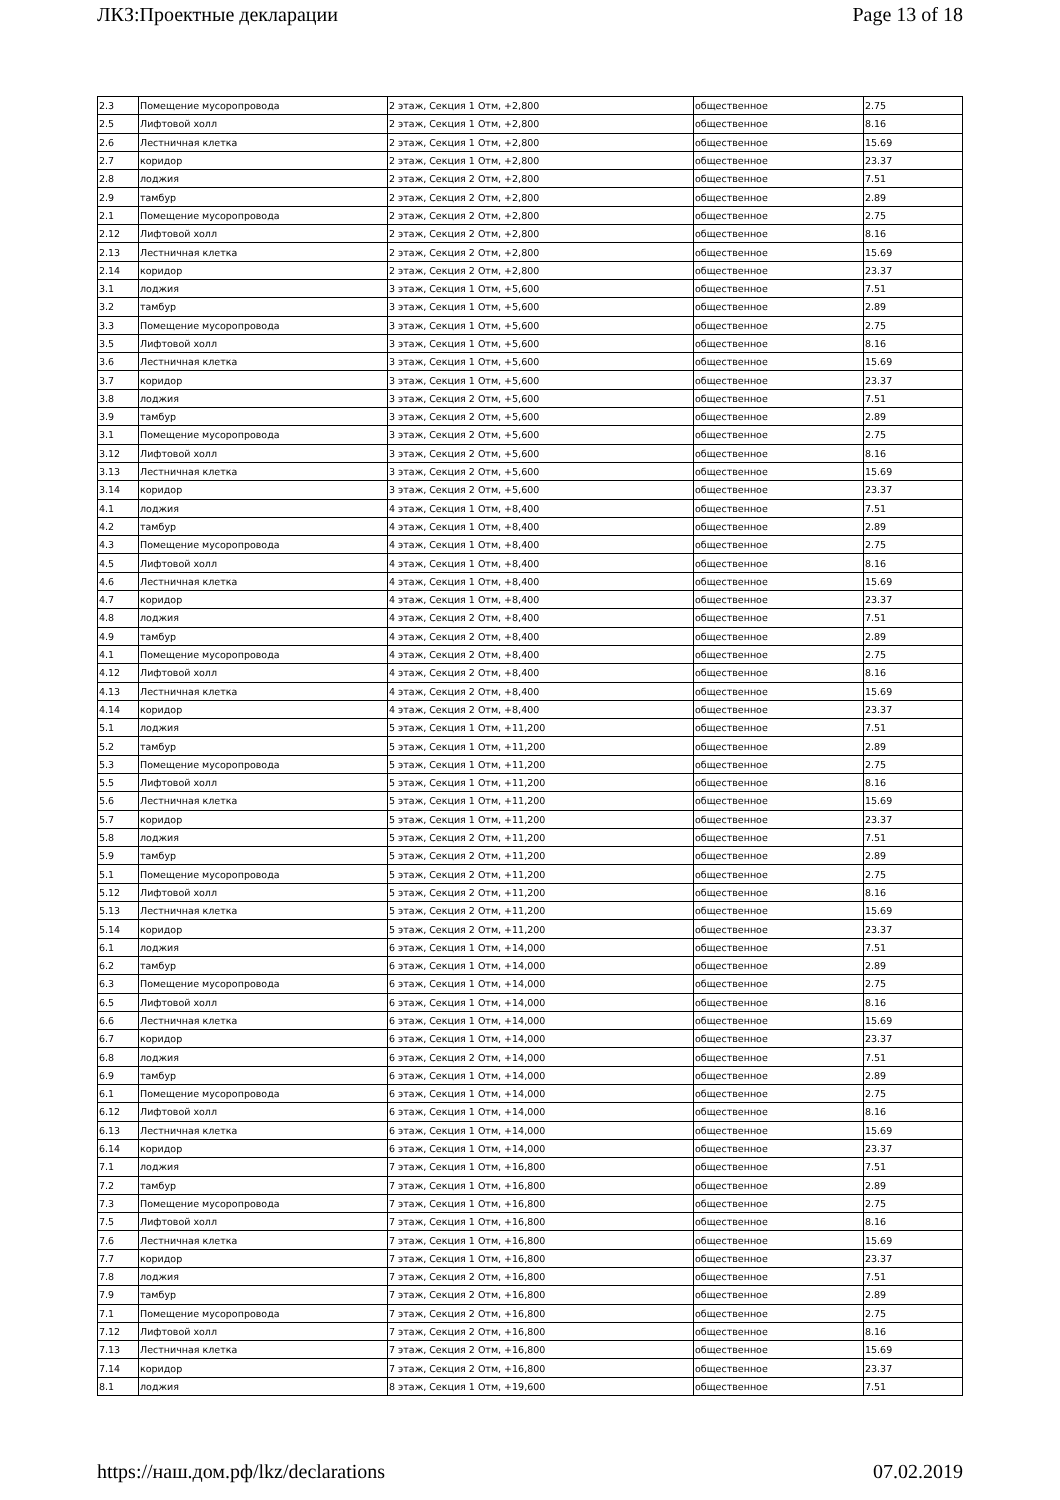ЛКЗ:Проектные декларации Page 13 of 18
| 2.3 | Помещение мусоропровода | 2 этаж, Секция 1 Отм, +2,800 | общественное | 2.75 |
| 2.5 | Лифтовой холл | 2 этаж, Секция 1 Отм, +2,800 | общественное | 8.16 |
| 2.6 | Лестничная клетка | 2 этаж, Секция 1 Отм, +2,800 | общественное | 15.69 |
| 2.7 | коридор | 2 этаж, Секция 1 Отм, +2,800 | общественное | 23.37 |
| 2.8 | лоджия | 2 этаж, Секция 2 Отм, +2,800 | общественное | 7.51 |
| 2.9 | тамбур | 2 этаж, Секция 2 Отм, +2,800 | общественное | 2.89 |
| 2.1 | Помещение мусоропровода | 2 этаж, Секция 2 Отм, +2,800 | общественное | 2.75 |
| 2.12 | Лифтовой холл | 2 этаж, Секция 2 Отм, +2,800 | общественное | 8.16 |
| 2.13 | Лестничная клетка | 2 этаж, Секция 2 Отм, +2,800 | общественное | 15.69 |
| 2.14 | коридор | 2 этаж, Секция 2 Отм, +2,800 | общественное | 23.37 |
| 3.1 | лоджия | 3 этаж, Секция 1 Отм, +5,600 | общественное | 7.51 |
| 3.2 | тамбур | 3 этаж, Секция 1 Отм, +5,600 | общественное | 2.89 |
| 3.3 | Помещение мусоропровода | 3 этаж, Секция 1 Отм, +5,600 | общественное | 2.75 |
| 3.5 | Лифтовой холл | 3 этаж, Секция 1 Отм, +5,600 | общественное | 8.16 |
| 3.6 | Лестничная клетка | 3 этаж, Секция 1 Отм, +5,600 | общественное | 15.69 |
| 3.7 | коридор | 3 этаж, Секция 1 Отм, +5,600 | общественное | 23.37 |
| 3.8 | лоджия | 3 этаж, Секция 2 Отм, +5,600 | общественное | 7.51 |
| 3.9 | тамбур | 3 этаж, Секция 2 Отм, +5,600 | общественное | 2.89 |
| 3.1 | Помещение мусоропровода | 3 этаж, Секция 2 Отм, +5,600 | общественное | 2.75 |
| 3.12 | Лифтовой холл | 3 этаж, Секция 2 Отм, +5,600 | общественное | 8.16 |
| 3.13 | Лестничная клетка | 3 этаж, Секция 2 Отм, +5,600 | общественное | 15.69 |
| 3.14 | коридор | 3 этаж, Секция 2 Отм, +5,600 | общественное | 23.37 |
| 4.1 | лоджия | 4 этаж, Секция 1 Отм, +8,400 | общественное | 7.51 |
| 4.2 | тамбур | 4 этаж, Секция 1 Отм, +8,400 | общественное | 2.89 |
| 4.3 | Помещение мусоропровода | 4 этаж, Секция 1 Отм, +8,400 | общественное | 2.75 |
| 4.5 | Лифтовой холл | 4 этаж, Секция 1 Отм, +8,400 | общественное | 8.16 |
| 4.6 | Лестничная клетка | 4 этаж, Секция 1 Отм, +8,400 | общественное | 15.69 |
| 4.7 | коридор | 4 этаж, Секция 1 Отм, +8,400 | общественное | 23.37 |
| 4.8 | лоджия | 4 этаж, Секция 2 Отм, +8,400 | общественное | 7.51 |
| 4.9 | тамбур | 4 этаж, Секция 2 Отм, +8,400 | общественное | 2.89 |
| 4.1 | Помещение мусоропровода | 4 этаж, Секция 2 Отм, +8,400 | общественное | 2.75 |
| 4.12 | Лифтовой холл | 4 этаж, Секция 2 Отм, +8,400 | общественное | 8.16 |
| 4.13 | Лестничная клетка | 4 этаж, Секция 2 Отм, +8,400 | общественное | 15.69 |
| 4.14 | коридор | 4 этаж, Секция 2 Отм, +8,400 | общественное | 23.37 |
| 5.1 | лоджия | 5 этаж, Секция 1 Отм, +11,200 | общественное | 7.51 |
| 5.2 | тамбур | 5 этаж, Секция 1 Отм, +11,200 | общественное | 2.89 |
| 5.3 | Помещение мусоропровода | 5 этаж, Секция 1 Отм, +11,200 | общественное | 2.75 |
| 5.5 | Лифтовой холл | 5 этаж, Секция 1 Отм, +11,200 | общественное | 8.16 |
| 5.6 | Лестничная клетка | 5 этаж, Секция 1 Отм, +11,200 | общественное | 15.69 |
| 5.7 | коридор | 5 этаж, Секция 1 Отм, +11,200 | общественное | 23.37 |
| 5.8 | лоджия | 5 этаж, Секция 2 Отм, +11,200 | общественное | 7.51 |
| 5.9 | тамбур | 5 этаж, Секция 2 Отм, +11,200 | общественное | 2.89 |
| 5.1 | Помещение мусоропровода | 5 этаж, Секция 2 Отм, +11,200 | общественное | 2.75 |
| 5.12 | Лифтовой холл | 5 этаж, Секция 2 Отм, +11,200 | общественное | 8.16 |
| 5.13 | Лестничная клетка | 5 этаж, Секция 2 Отм, +11,200 | общественное | 15.69 |
| 5.14 | коридор | 5 этаж, Секция 2 Отм, +11,200 | общественное | 23.37 |
| 6.1 | лоджия | 6 этаж, Секция 1 Отм, +14,000 | общественное | 7.51 |
| 6.2 | тамбур | 6 этаж, Секция 1 Отм, +14,000 | общественное | 2.89 |
| 6.3 | Помещение мусоропровода | 6 этаж, Секция 1 Отм, +14,000 | общественное | 2.75 |
| 6.5 | Лифтовой холл | 6 этаж, Секция 1 Отм, +14,000 | общественное | 8.16 |
| 6.6 | Лестничная клетка | 6 этаж, Секция 1 Отм, +14,000 | общественное | 15.69 |
| 6.7 | коридор | 6 этаж, Секция 1 Отм, +14,000 | общественное | 23.37 |
| 6.8 | лоджия | 6 этаж, Секция 2 Отм, +14,000 | общественное | 7.51 |
| 6.9 | тамбур | 6 этаж, Секция 1 Отм, +14,000 | общественное | 2.89 |
| 6.1 | Помещение мусоропровода | 6 этаж, Секция 1 Отм, +14,000 | общественное | 2.75 |
| 6.12 | Лифтовой холл | 6 этаж, Секция 1 Отм, +14,000 | общественное | 8.16 |
| 6.13 | Лестничная клетка | 6 этаж, Секция 1 Отм, +14,000 | общественное | 15.69 |
| 6.14 | коридор | 6 этаж, Секция 1 Отм, +14,000 | общественное | 23.37 |
| 7.1 | лоджия | 7 этаж, Секция 1 Отм, +16,800 | общественное | 7.51 |
| 7.2 | тамбур | 7 этаж, Секция 1 Отм, +16,800 | общественное | 2.89 |
| 7.3 | Помещение мусоропровода | 7 этаж, Секция 1 Отм, +16,800 | общественное | 2.75 |
| 7.5 | Лифтовой холл | 7 этаж, Секция 1 Отм, +16,800 | общественное | 8.16 |
| 7.6 | Лестничная клетка | 7 этаж, Секция 1 Отм, +16,800 | общественное | 15.69 |
| 7.7 | коридор | 7 этаж, Секция 1 Отм, +16,800 | общественное | 23.37 |
| 7.8 | лоджия | 7 этаж, Секция 2 Отм, +16,800 | общественное | 7.51 |
| 7.9 | тамбур | 7 этаж, Секция 2 Отм, +16,800 | общественное | 2.89 |
| 7.1 | Помещение мусоропровода | 7 этаж, Секция 2 Отм, +16,800 | общественное | 2.75 |
| 7.12 | Лифтовой холл | 7 этаж, Секция 2 Отм, +16,800 | общественное | 8.16 |
| 7.13 | Лестничная клетка | 7 этаж, Секция 2 Отм, +16,800 | общественное | 15.69 |
| 7.14 | коридор | 7 этаж, Секция 2 Отм, +16,800 | общественное | 23.37 |
| 8.1 | лоджия | 8 этаж, Секция 1 Отм, +19,600 | общественное | 7.51 |
https://наш.дом.рф/lkz/declarations 07.02.2019